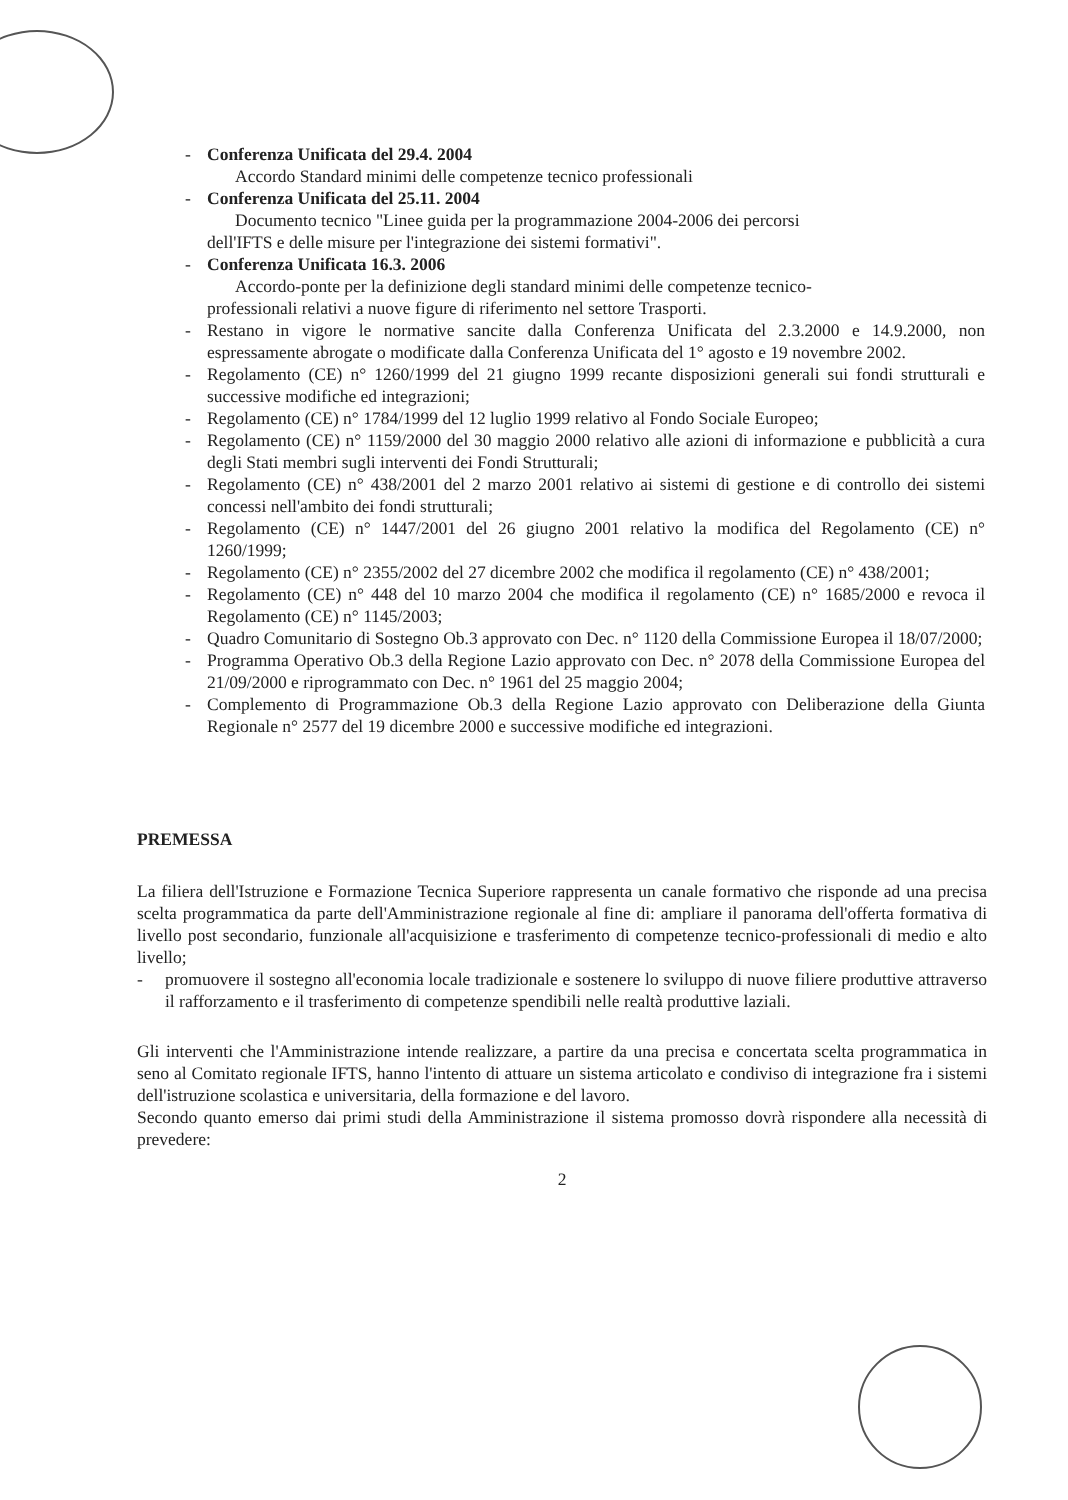- Conferenza Unificata del 29.4. 2004
Accordo Standard minimi delle competenze tecnico professionali
- Conferenza Unificata del 25.11. 2004
Documento tecnico "Linee guida per la programmazione 2004-2006 dei percorsi
dell'IFTS e delle misure per l'integrazione dei sistemi formativi".
- Conferenza Unificata 16.3. 2006
Accordo-ponte per la definizione degli standard minimi delle competenze tecnico-
professionali relativi a nuove figure di riferimento nel settore Trasporti.
- Restano in vigore le normative sancite dalla Conferenza Unificata del 2.3.2000 e 14.9.2000, non espressamente abrogate o modificate dalla Conferenza Unificata del 1° agosto e 19 novembre 2002.
- Regolamento (CE) n° 1260/1999 del 21 giugno 1999 recante disposizioni generali sui fondi strutturali e successive modifiche ed integrazioni;
- Regolamento (CE) n° 1784/1999 del 12 luglio 1999 relativo al Fondo Sociale Europeo;
- Regolamento (CE) n° 1159/2000 del 30 maggio 2000 relativo alle azioni di informazione e pubblicità a cura degli Stati membri sugli interventi dei Fondi Strutturali;
- Regolamento (CE) n° 438/2001 del 2 marzo 2001 relativo ai sistemi di gestione e di controllo dei sistemi concessi nell'ambito dei fondi strutturali;
- Regolamento (CE) n° 1447/2001 del 26 giugno 2001 relativo la modifica del Regolamento (CE) n° 1260/1999;
- Regolamento (CE) n° 2355/2002 del 27 dicembre 2002 che modifica il regolamento (CE) n° 438/2001;
- Regolamento (CE) n° 448 del 10 marzo 2004 che modifica il regolamento (CE) n° 1685/2000 e revoca il Regolamento (CE) n° 1145/2003;
- Quadro Comunitario di Sostegno Ob.3 approvato con Dec. n° 1120 della Commissione Europea il 18/07/2000;
- Programma Operativo Ob.3 della Regione Lazio approvato con Dec. n° 2078 della Commissione Europea del 21/09/2000 e riprogrammato con Dec. n° 1961 del 25 maggio 2004;
- Complemento di Programmazione Ob.3 della Regione Lazio approvato con Deliberazione della Giunta Regionale n° 2577 del 19 dicembre 2000 e successive modifiche ed integrazioni.
PREMESSA
La filiera dell'Istruzione e Formazione Tecnica Superiore rappresenta un canale formativo che risponde ad una precisa scelta programmatica da parte dell'Amministrazione regionale al fine di: ampliare il panorama dell'offerta formativa di livello post secondario, funzionale all'acquisizione e trasferimento di competenze tecnico-professionali di medio e alto livello;
- promuovere il sostegno all'economia locale tradizionale e sostenere lo sviluppo di nuove filiere produttive attraverso il rafforzamento e il trasferimento di competenze spendibili nelle realtà produttive laziali.
Gli interventi che l'Amministrazione intende realizzare, a partire da una precisa e concertata scelta programmatica in seno al Comitato regionale IFTS, hanno l'intento di attuare un sistema articolato e condiviso di integrazione fra i sistemi dell'istruzione scolastica e universitaria, della formazione e del lavoro.
Secondo quanto emerso dai primi studi della Amministrazione il sistema promosso dovrà rispondere alla necessità di prevedere:
2